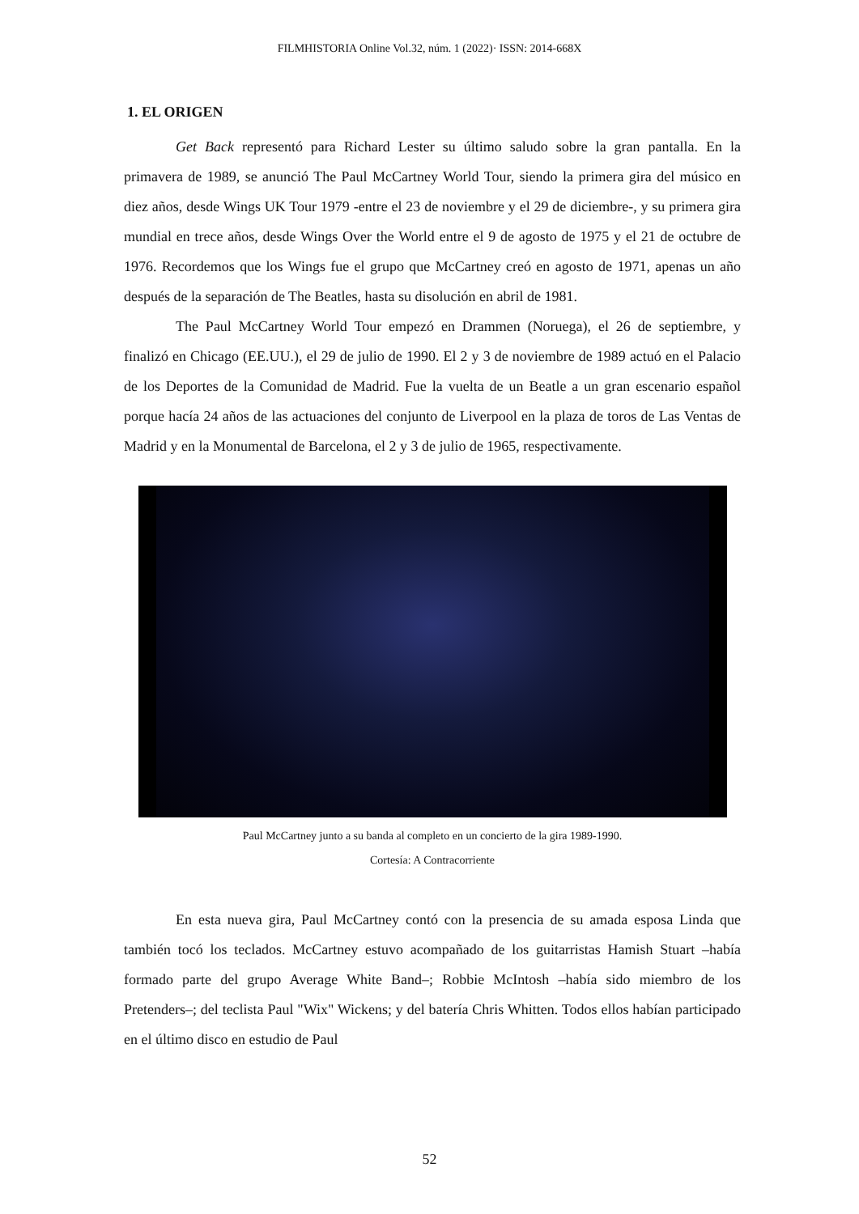FILMHISTORIA Online Vol.32, núm. 1 (2022)· ISSN: 2014-668X
1. EL ORIGEN
Get Back representó para Richard Lester su último saludo sobre la gran pantalla. En la primavera de 1989, se anunció The Paul McCartney World Tour, siendo la primera gira del músico en diez años, desde Wings UK Tour 1979 -entre el 23 de noviembre y el 29 de diciembre-, y su primera gira mundial en trece años, desde Wings Over the World entre el 9 de agosto de 1975 y el 21 de octubre de 1976. Recordemos que los Wings fue el grupo que McCartney creó en agosto de 1971, apenas un año después de la separación de The Beatles, hasta su disolución en abril de 1981.
The Paul McCartney World Tour empezó en Drammen (Noruega), el 26 de septiembre, y finalizó en Chicago (EE.UU.), el 29 de julio de 1990. El 2 y 3 de noviembre de 1989 actuó en el Palacio de los Deportes de la Comunidad de Madrid. Fue la vuelta de un Beatle a un gran escenario español porque hacía 24 años de las actuaciones del conjunto de Liverpool en la plaza de toros de Las Ventas de Madrid y en la Monumental de Barcelona, el 2 y 3 de julio de 1965, respectivamente.
Paul McCartney junto a su banda al completo en un concierto de la gira 1989-1990.
Cortesía: A Contracorriente
En esta nueva gira, Paul McCartney contó con la presencia de su amada esposa Linda que también tocó los teclados. McCartney estuvo acompañado de los guitarristas Hamish Stuart –había formado parte del grupo Average White Band–; Robbie McIntosh –había sido miembro de los Pretenders–; del teclista Paul "Wix" Wickens; y del batería Chris Whitten. Todos ellos habían participado en el último disco en estudio de Paul
52